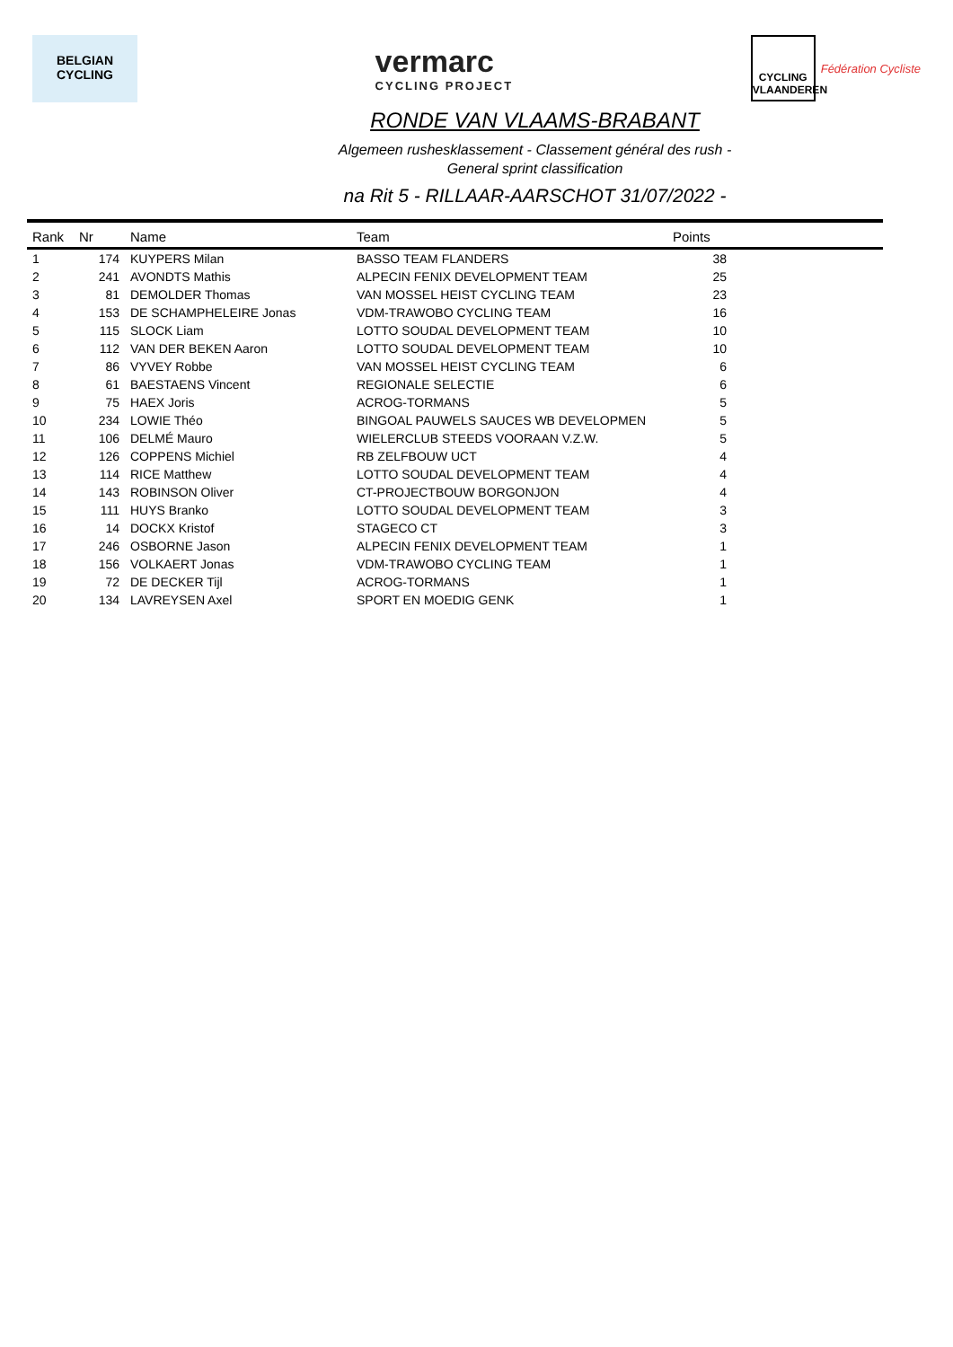BELGIAN
CYCLING
vermarc
CYCLING PROJECT
CYCLING VLAANDEREN
Fédération Cycliste
RONDE VAN VLAAMS-BRABANT
Algemeen rushesklassement - Classement général des rush -
General sprint classification
na Rit 5 - RILLAAR-AARSCHOT 31/07/2022 -
| Rank | Nr | Name | Team | Points | |
| --- | --- | --- | --- | --- | --- |
| 1 | 174 | KUYPERS Milan | BASSO TEAM FLANDERS | 38 | |
| 2 | 241 | AVONDTS Mathis | ALPECIN FENIX DEVELOPMENT TEAM | 25 | |
| 3 | 81 | DEMOLDER Thomas | VAN MOSSEL HEIST CYCLING TEAM | 23 | |
| 4 | 153 | DE SCHAMPHELEIRE Jonas | VDM-TRAWOBO CYCLING TEAM | 16 | |
| 5 | 115 | SLOCK Liam | LOTTO SOUDAL DEVELOPMENT TEAM | 10 | |
| 6 | 112 | VAN DER BEKEN Aaron | LOTTO SOUDAL DEVELOPMENT TEAM | 10 | |
| 7 | 86 | VYVEY Robbe | VAN MOSSEL HEIST CYCLING TEAM | 6 | |
| 8 | 61 | BAESTAENS Vincent | REGIONALE SELECTIE | 6 | |
| 9 | 75 | HAEX Joris | ACROG-TORMANS | 5 | |
| 10 | 234 | LOWIE Théo | BINGOAL PAUWELS SAUCES WB DEVELOPMEN | 5 | |
| 11 | 106 | DELMÉ Mauro | WIELERCLUB STEEDS VOORAAN V.Z.W. | 5 | |
| 12 | 126 | COPPENS Michiel | RB ZELFBOUW UCT | 4 | |
| 13 | 114 | RICE Matthew | LOTTO SOUDAL DEVELOPMENT TEAM | 4 | |
| 14 | 143 | ROBINSON Oliver | CT-PROJECTBOUW BORGONJON | 4 | |
| 15 | 111 | HUYS Branko | LOTTO SOUDAL DEVELOPMENT TEAM | 3 | |
| 16 | 14 | DOCKX Kristof | STAGECO CT | 3 | |
| 17 | 246 | OSBORNE Jason | ALPECIN FENIX DEVELOPMENT TEAM | 1 | |
| 18 | 156 | VOLKAERT Jonas | VDM-TRAWOBO CYCLING TEAM | 1 | |
| 19 | 72 | DE DECKER Tijl | ACROG-TORMANS | 1 | |
| 20 | 134 | LAVREYSEN Axel | SPORT EN MOEDIG GENK | 1 | |